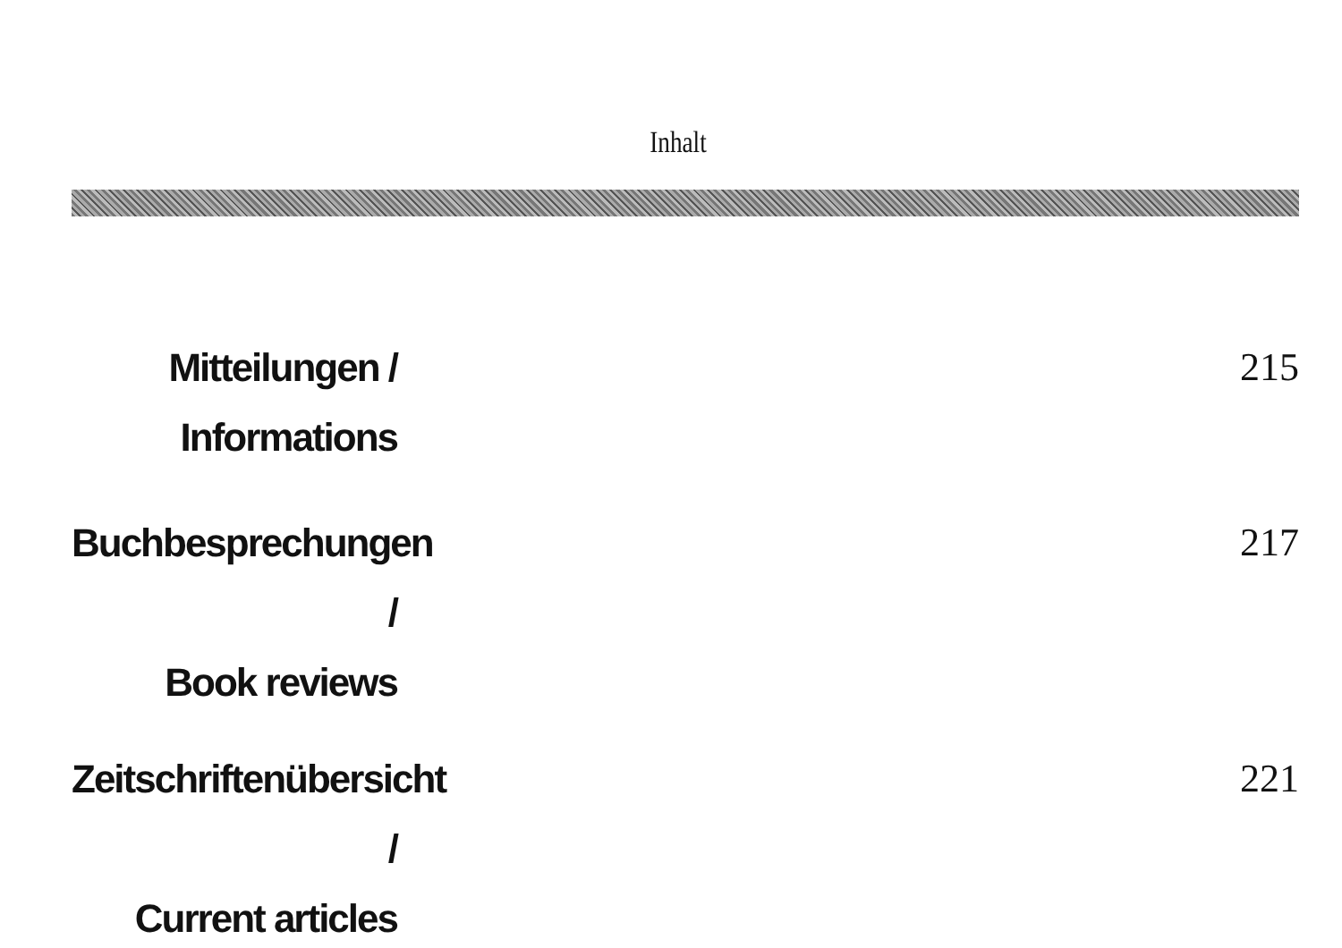Inhalt
Mitteilungen /
Informations
215
Buchbesprechungen /
Book reviews
217
Zeitschriftenübersicht /
Current articles
221